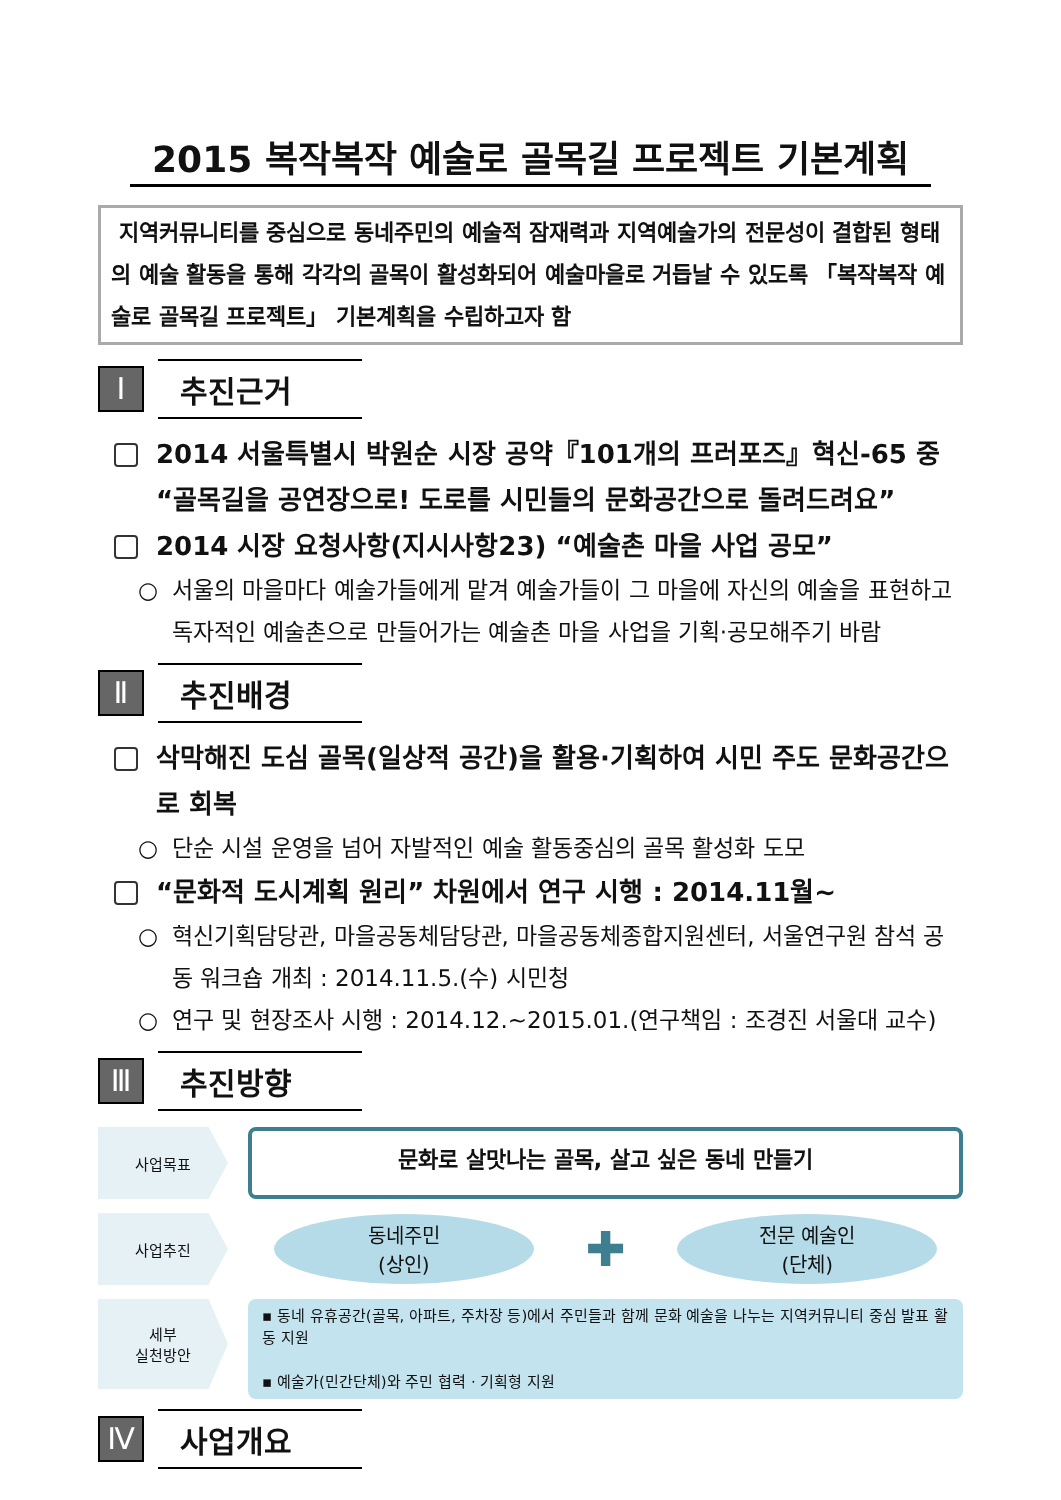2015 복작복작 예술로 골목길 프로젝트 기본계획
지역커뮤니티를 중심으로 동네주민의 예술적 잠재력과 지역예술가의 전문성이 결합된 형태의 예술 활동을 통해 각각의 골목이 활성화되어 예술마을로 거듭날 수 있도록 「복작복작 예술로 골목길 프로젝트」 기본계획을 수립하고자 함
Ⅰ
추진근거
2014 서울특별시 박원순 시장 공약『101개의 프러포즈』혁신-65 중 “골목길을 공연장으로! 도로를 시민들의 문화공간으로 돌려드려요”
2014 시장 요청사항(지시사항23) “예술촌 마을 사업 공모”
○ 서울의 마을마다 예술가들에게 맡겨 예술가들이 그 마을에 자신의 예술을 표현하고 독자적인 예술촌으로 만들어가는 예술촌 마을 사업을 기획·공모해주기 바람
Ⅱ
추진배경
삭막해진 도심 골목(일상적 공간)을 활용·기획하여 시민 주도 문화공간으로 회복
○ 단순 시설 운영을 넘어 자발적인 예술 활동중심의 골목 활성화 도모
“문화적 도시계획 원리” 차원에서 연구 시행 : 2014.11월~
○ 혁신기획담당관, 마을공동체담당관, 마을공동체종합지원센터, 서울연구원 참석 공동 워크숍 개최 : 2014.11.5.(수) 시민청
○ 연구 및 현장조사 시행 : 2014.12.~2015.01.(연구책임 : 조경진 서울대 교수)
Ⅲ
추진방향
사업목표
문화로 살맛나는 골목, 살고 싶은 동네 만들기
사업추진
동네주민
(상인)
✚
전문 예술인
(단체)
세부
실천방안
▪ 동네 유휴공간(골목, 아파트, 주차장 등)에서 주민들과 함께 문화 예술을 나누는 지역커뮤니티 중심 발표 활동 지원
▪ 예술가(민간단체)와 주민 협력 · 기획형 지원
Ⅳ
사업개요